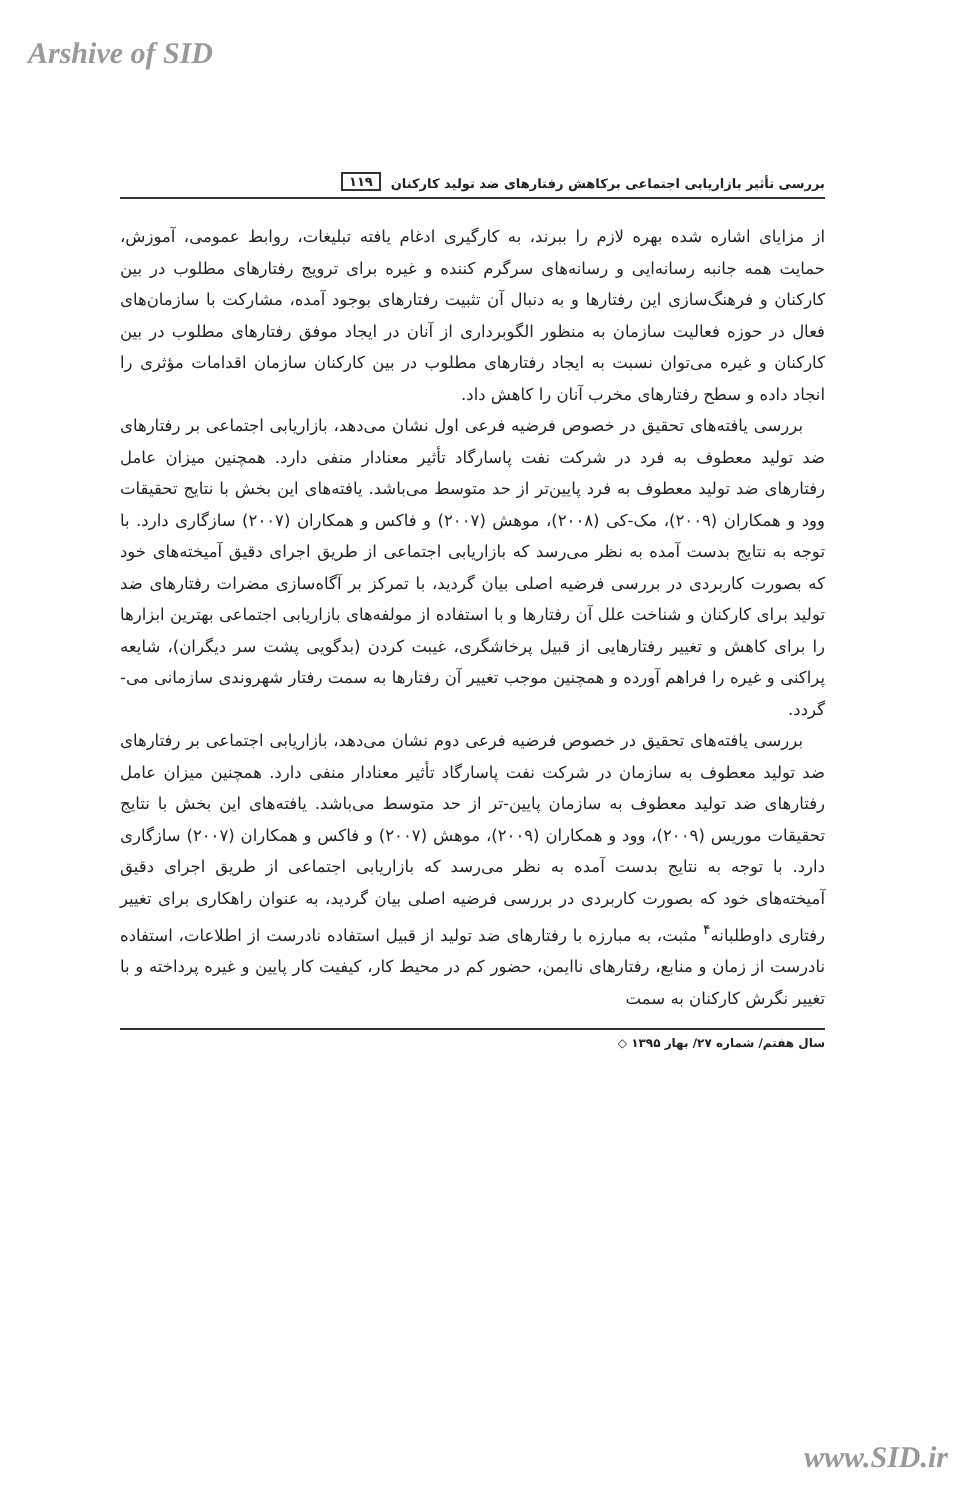Arshive of SID
بررسی تأثیر بازاریابی اجتماعی برکاهش رفتارهای ضد تولید کارکنان ۱۱۹
از مزایای اشاره شده بهره لازم را ببرند، به کارگیری ادغام یافته تبلیغات، روابط عمومی، آموزش، حمایت همه جانبه رسانه‌ایی و رسانه‌های سرگرم کننده و غیره برای ترویج رفتارهای مطلوب در بین کارکنان و فرهنگ‌سازی این رفتارها و به دنبال آن تثبیت رفتارهای بوجود آمده، مشارکت با سازمان‌های فعال در حوزه فعالیت سازمان به منظور الگوبرداری از آنان در ایجاد موفق رفتارهای مطلوب در بین کارکنان و غیره می‌توان نسبت به ایجاد رفتارهای مطلوب در بین کارکنان سازمان اقدامات مؤثری را انجاد داده و سطح رفتارهای مخرب آنان را کاهش داد.
بررسی یافته‌های تحقیق در خصوص فرضیه فرعی اول نشان می‌دهد، بازاریابی اجتماعی بر رفتارهای ضد تولید معطوف به فرد در شرکت نفت پاسارگاد تأثیر معنادار منفی دارد. همچنین میزان عامل رفتارهای ضد تولید معطوف به فرد پایین‌تر از حد متوسط می‌باشد. یافته‌های این بخش با نتایج تحقیقات وود و همکاران (۲۰۰۹)، مک-کی (۲۰۰۸)، موهش (۲۰۰۷) و فاکس و همکاران (۲۰۰۷) سازگاری دارد. با توجه به نتایج بدست آمده به نظر می‌رسد که بازاریابی اجتماعی از طریق اجرای دقیق آمیخته‌های خود که بصورت کاربردی در بررسی فرضیه اصلی بیان گردید، با تمرکز بر آگاه‌سازی مضرات رفتارهای ضد تولید برای کارکنان و شناخت علل آن رفتارها و با استفاده از مولفه‌های بازاریابی اجتماعی بهترین ابزارها را برای کاهش و تغییر رفتارهایی از قبیل پرخاشگری، غیبت کردن (بدگویی پشت سر دیگران)، شایعه پراکنی و غیره را فراهم آورده و همچنین موجب تغییر آن رفتارها به سمت رفتار شهروندی سازمانی می-گردد.
بررسی یافته‌های تحقیق در خصوص فرضیه فرعی دوم نشان می‌دهد، بازاریابی اجتماعی بر رفتارهای ضد تولید معطوف به سازمان در شرکت نفت پاسارگاد تأثیر معنادار منفی دارد. همچنین میزان عامل رفتارهای ضد تولید معطوف به سازمان پایین-تر از حد متوسط می‌باشد. یافته‌های این بخش با نتایج تحقیقات موریس (۲۰۰۹)، وود و همکاران (۲۰۰۹)، موهش (۲۰۰۷) و فاکس و همکاران (۲۰۰۷) سازگاری دارد. با توجه به نتایج بدست آمده به نظر می‌رسد که بازاریابی اجتماعی از طریق اجرای دقیق آمیخته‌های خود که بصورت کاربردی در بررسی فرضیه اصلی بیان گردید، به عنوان راهکاری برای تغییر رفتاری داوطلبانه<sup>۴</sup> مثبت، به مبارزه با رفتارهای ضد تولید از قبیل استفاده نادرست از اطلاعات، استفاده نادرست از زمان و منابع، رفتارهای ناایمن، حضور کم در محیط کار، کیفیت کار پایین و غیره پرداخته و با تغییر نگرش کارکنان به سمت
سال هفتم/ شماره ۲۷/ بهار ۱۳۹۵ ◇
www.SID.ir